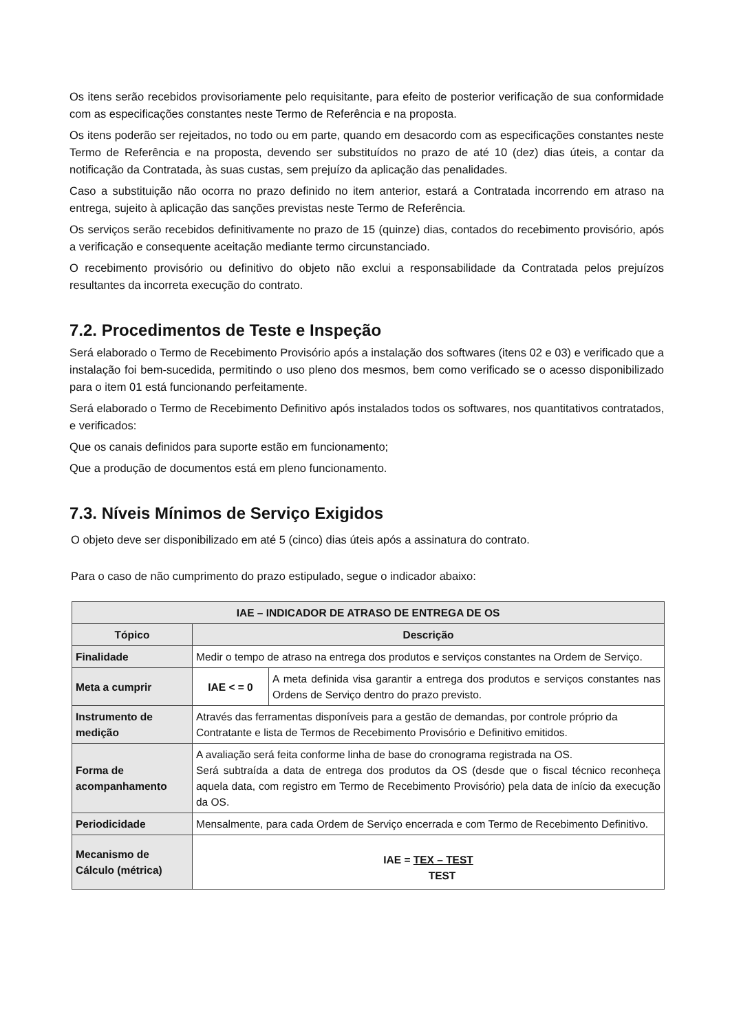Os itens serão recebidos provisoriamente pelo requisitante, para efeito de posterior verificação de sua conformidade com as especificações constantes neste Termo de Referência e na proposta.
Os itens poderão ser rejeitados, no todo ou em parte, quando em desacordo com as especificações constantes neste Termo de Referência e na proposta, devendo ser substituídos no prazo de até 10 (dez) dias úteis, a contar da notificação da Contratada, às suas custas, sem prejuízo da aplicação das penalidades.
Caso a substituição não ocorra no prazo definido no item anterior, estará a Contratada incorrendo em atraso na entrega, sujeito à aplicação das sanções previstas neste Termo de Referência.
Os serviços serão recebidos definitivamente no prazo de 15 (quinze) dias, contados do recebimento provisório, após a verificação e consequente aceitação mediante termo circunstanciado.
O recebimento provisório ou definitivo do objeto não exclui a responsabilidade da Contratada pelos prejuízos resultantes da incorreta execução do contrato.
7.2. Procedimentos de Teste e Inspeção
Será elaborado o Termo de Recebimento Provisório após a instalação dos softwares (itens 02 e 03) e verificado que a instalação foi bem-sucedida, permitindo o uso pleno dos mesmos, bem como verificado se o acesso disponibilizado para o item 01 está funcionando perfeitamente.
Será elaborado o Termo de Recebimento Definitivo após instalados todos os softwares, nos quantitativos contratados, e verificados:
Que os canais definidos para suporte estão em funcionamento;
Que a produção de documentos está em pleno funcionamento.
7.3. Níveis Mínimos de Serviço Exigidos
O objeto deve ser disponibilizado em até 5 (cinco) dias úteis após a assinatura do contrato.
Para o caso de não cumprimento do prazo estipulado, segue o indicador abaixo:
| IAE – INDICADOR DE ATRASO DE ENTREGA DE OS | | |
| --- | --- | --- |
| Tópico | Descrição | |
| Finalidade | Medir o tempo de atraso na entrega dos produtos e serviços constantes na Ordem de Serviço. | |
| Meta a cumprir | IAE < = 0 | A meta definida visa garantir a entrega dos produtos e serviços constantes nas Ordens de Serviço dentro do prazo previsto. |
| Instrumento de medição | Através das ferramentas disponíveis para a gestão de demandas, por controle próprio da Contratante e lista de Termos de Recebimento Provisório e Definitivo emitidos. | |
| Forma de acompanhamento | A avaliação será feita conforme linha de base do cronograma registrada na OS. Será subtraída a data de entrega dos produtos da OS (desde que o fiscal técnico reconheça aquela data, com registro em Termo de Recebimento Provisório) pela data de início da execução da OS. | |
| Periodicidade | Mensalmente, para cada Ordem de Serviço encerrada e com Termo de Recebimento Definitivo. | |
| Mecanismo de Cálculo (métrica) | IAE = TEX – TEST TEST | |